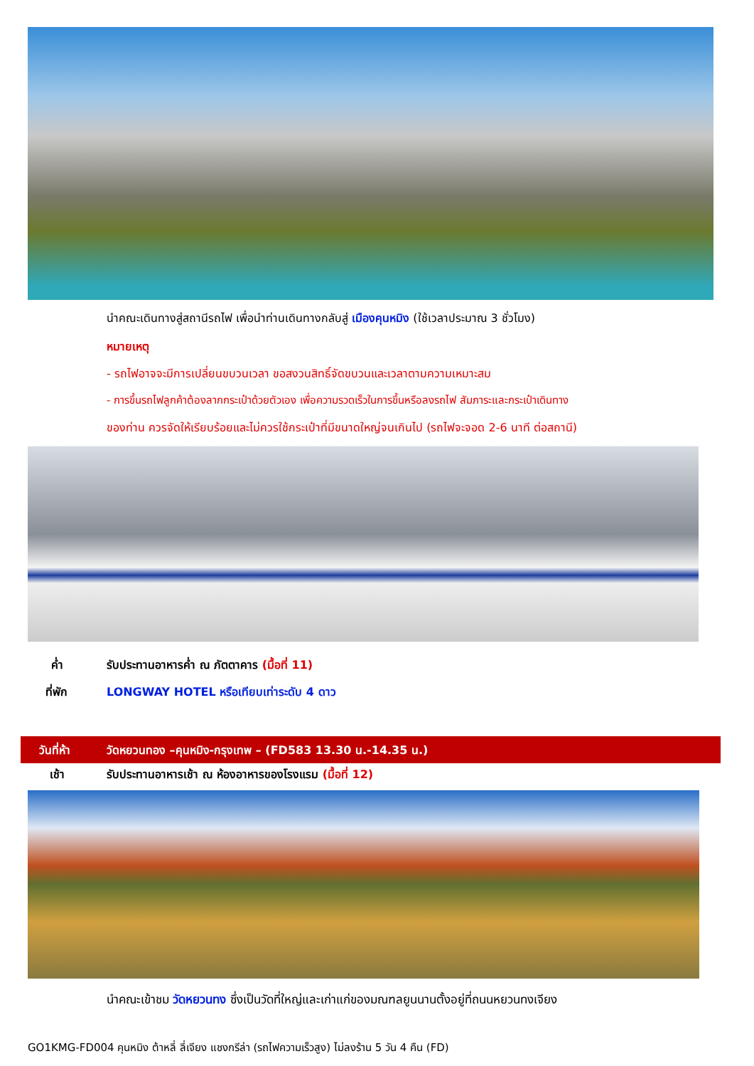นำคณะเดินทางสู่สถานีรถไฟ เพื่อนำท่านเดินทางกลับสู่ เมืองคุนหมิง (ใช้เวลาประมาณ 3 ชั่วโมง)
หมายเหตุ
- รถไฟอาจจะมีการเปลี่ยนขบวนเวลา ขอสงวนสิทธิ์จัดขบวนและเวลาตามความเหมาะสม
- การขึ้นรถไฟลูกค้าต้องลากกระเป๋าด้วยตัวเอง เพื่อความรวดเร็วในการขึ้นหรือลงรถไฟ สัมภาระและกระเป๋าเดินทาง
ของท่าน ควรจัดให้เรียบร้อยและไม่ควรใช้กระเป๋าที่มีขนาดใหญ่จนเกินไป (รถไฟจะจอด 2-6 นาที ต่อสถานี)
ค่ำ รับประทานอาหารค่ำ ณ ภัตตาคาร (มื้อที่ 11)
ที่พัก LONGWAY HOTEL หรือเทียบเท่าระดับ 4 ดาว
วันที่ห้า วัดหยวนทอง –คุนหมิง-กรุงเทพ – (FD583 13.30 น.-14.35 น.)
เช้า รับประทานอาหารเช้า ณ ห้องอาหารของโรงแรม (มื้อที่ 12)
นำคณะเข้าชม วัดหยวนทง ซึ่งเป็นวัดที่ใหญ่และเก่าแก่ของมณฑลยูนนานตั้งอยู่ที่ถนนหยวนทงเจียง
GO1KMG-FD004 คุนหมิง ต้าหลี่ ลี่เจียง แชงกรีล่า (รถไฟความเร็วสูง) ไม่ลงร้าน 5 วัน 4 คืน (FD)